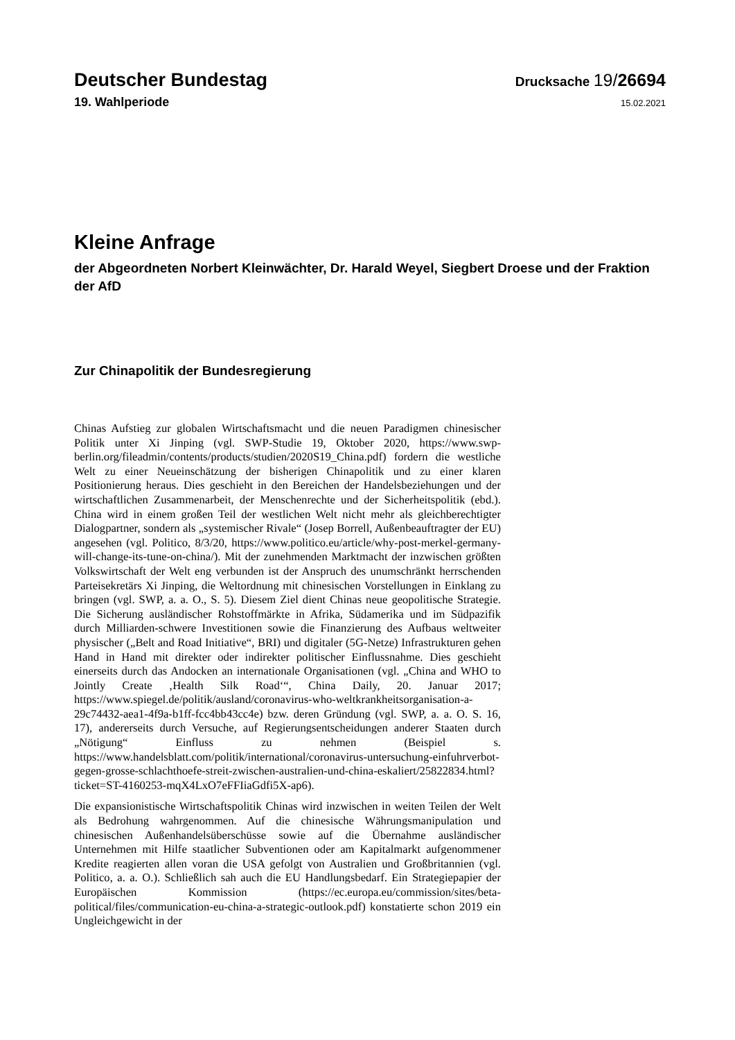Deutscher Bundestag
Drucksache 19/26694
19. Wahlperiode
15.02.2021
Kleine Anfrage
der Abgeordneten Norbert Kleinwächter, Dr. Harald Weyel, Siegbert Droese und der Fraktion der AfD
Zur Chinapolitik der Bundesregierung
Chinas Aufstieg zur globalen Wirtschaftsmacht und die neuen Paradigmen chinesischer Politik unter Xi Jinping (vgl. SWP-Studie 19, Oktober 2020, https://www.swp-berlin.org/fileadmin/contents/products/studien/2020S19_China.pdf) fordern die westliche Welt zu einer Neueinschätzung der bisherigen Chinapolitik und zu einer klaren Positionierung heraus. Dies geschieht in den Bereichen der Handelsbeziehungen und der wirtschaftlichen Zusammenarbeit, der Menschenrechte und der Sicherheitspolitik (ebd.). China wird in einem großen Teil der westlichen Welt nicht mehr als gleichberechtigter Dialogpartner, sondern als „systemischer Rivale“ (Josep Borrell, Außenbeauftragter der EU) angesehen (vgl. Politico, 8/3/20, https://www.politico.eu/article/why-post-merkel-germany-will-change-its-tune-on-china/). Mit der zunehmenden Marktmacht der inzwischen größten Volkswirtschaft der Welt eng verbunden ist der Anspruch des unumschränkt herrschenden Parteisekretärs Xi Jinping, die Weltordnung mit chinesischen Vorstellungen in Einklang zu bringen (vgl. SWP, a. a. O., S. 5). Diesem Ziel dient Chinas neue geopolitische Strategie. Die Sicherung ausländischer Rohstoffmärkte in Afrika, Südamerika und im Südpazifik durch Milliarden-schwere Investitionen sowie die Finanzierung des Aufbaus weltweiter physischer („Belt and Road Initiative“, BRI) und digitaler (5G-Netze) Infrastrukturen gehen Hand in Hand mit direkter oder indirekter politischer Einflussnahme. Dies geschieht einerseits durch das Andocken an internationale Organisationen (vgl. „China and WHO to Jointly Create ‚Health Silk Road‘“, China Daily, 20. Januar 2017; https://www.spiegel.de/politik/ausland/coronavirus-who-weltkrankheitsorganisation-a-29c74432-aea1-4f9a-b1ff-fcc4bb43cc4e) bzw. deren Gründung (vgl. SWP, a. a. O. S. 16, 17), andererseits durch Versuche, auf Regierungsentscheidungen anderer Staaten durch „Nötigung“ Einfluss zu nehmen (Beispiel s. https://www.handelsblatt.com/politik/international/coronavirus-untersuchung-einfuhrverbot-gegen-grosse-schlachthoefe-streit-zwischen-australien-und-china-eskaliert/25822834.html?ticket=ST-4160253-mqX4LxO7eFFIiaGdfi5X-ap6).
Die expansionistische Wirtschaftspolitik Chinas wird inzwischen in weiten Teilen der Welt als Bedrohung wahrgenommen. Auf die chinesische Währungsmanipulation und chinesischen Außenhandelsüberschüsse sowie auf die Übernahme ausländischer Unternehmen mit Hilfe staatlicher Subventionen oder am Kapitalmarkt aufgenommener Kredite reagierten allen voran die USA gefolgt von Australien und Großbritannien (vgl. Politico, a. a. O.). Schließlich sah auch die EU Handlungsbedarf. Ein Strategiepapier der Europäischen Kommission (https://ec.europa.eu/commission/sites/beta-political/files/communication-eu-china-a-strategic-outlook.pdf) konstatierte schon 2019 ein Ungleichgewicht in der